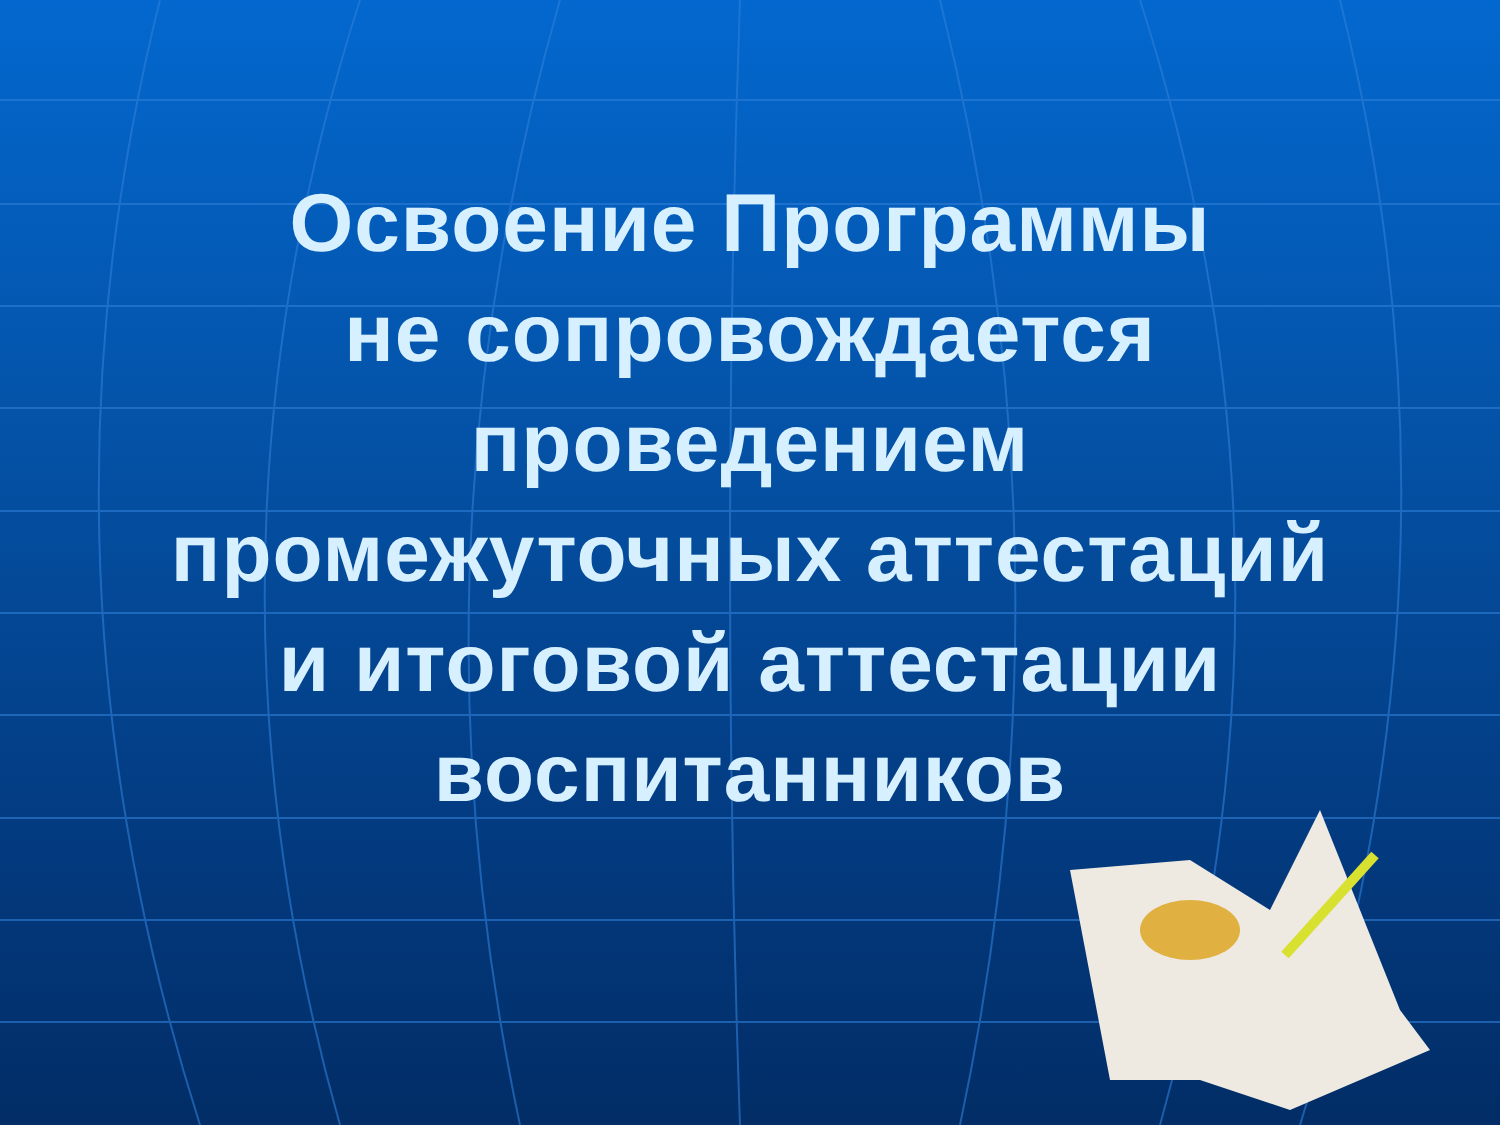Освоение Программы
не сопровождается
проведением
промежуточных аттестаций
и итоговой аттестации
воспитанников